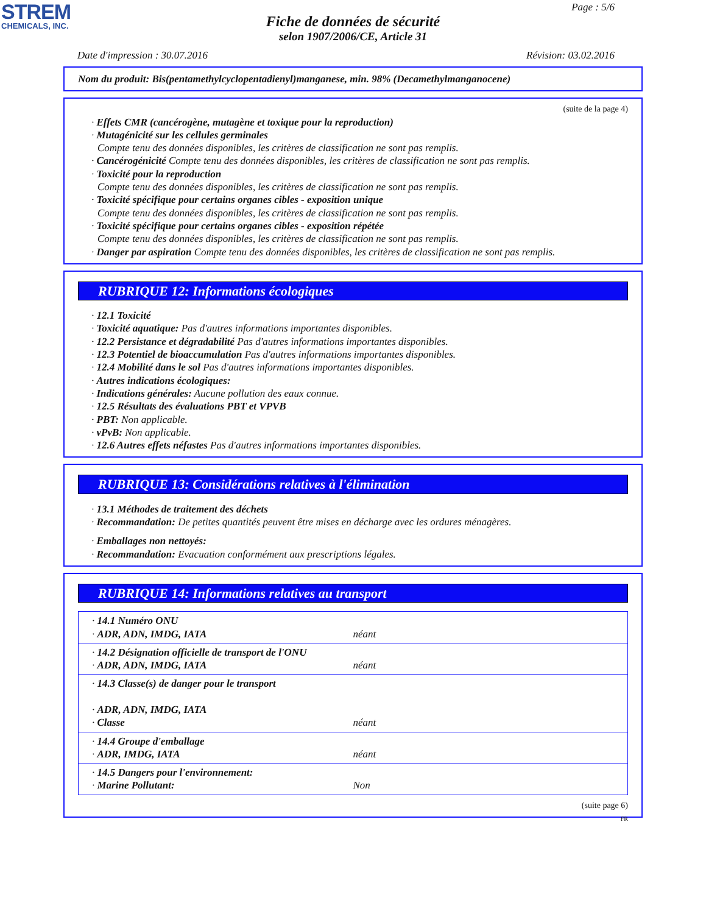STREM
CHEMICALS, INC.
Page : 5/6
Fiche de données de sécurité
selon 1907/2006/CE, Article 31
Date d'impression : 30.07.2016 Révision: 03.02.2016
Nom du produit: Bis(pentamethylcyclopentadienyl)manganese, min. 98% (Decamethylmanganocene)
(suite de la page 4)
· Effets CMR (cancérogène, mutagène et toxique pour la reproduction)
· Mutagénicité sur les cellules germinales
Compte tenu des données disponibles, les critères de classification ne sont pas remplis.
· Cancérogénicité Compte tenu des données disponibles, les critères de classification ne sont pas remplis.
· Toxicité pour la reproduction
Compte tenu des données disponibles, les critères de classification ne sont pas remplis.
· Toxicité spécifique pour certains organes cibles - exposition unique
Compte tenu des données disponibles, les critères de classification ne sont pas remplis.
· Toxicité spécifique pour certains organes cibles - exposition répétée
Compte tenu des données disponibles, les critères de classification ne sont pas remplis.
· Danger par aspiration Compte tenu des données disponibles, les critères de classification ne sont pas remplis.
RUBRIQUE 12: Informations écologiques
· 12.1 Toxicité
· Toxicité aquatique: Pas d'autres informations importantes disponibles.
· 12.2 Persistance et dégradabilité Pas d'autres informations importantes disponibles.
· 12.3 Potentiel de bioaccumulation Pas d'autres informations importantes disponibles.
· 12.4 Mobilité dans le sol Pas d'autres informations importantes disponibles.
· Autres indications écologiques:
· Indications générales: Aucune pollution des eaux connue.
· 12.5 Résultats des évaluations PBT et VPVB
· PBT: Non applicable.
· vPvB: Non applicable.
· 12.6 Autres effets néfastes Pas d'autres informations importantes disponibles.
RUBRIQUE 13: Considérations relatives à l'élimination
· 13.1 Méthodes de traitement des déchets
· Recommandation: De petites quantités peuvent être mises en décharge avec les ordures ménagères.
· Emballages non nettoyés:
· Recommandation: Evacuation conformément aux prescriptions légales.
RUBRIQUE 14: Informations relatives au transport
| · 14.1 Numéro ONU · ADR, ADN, IMDG, IATA | néant |
| · 14.2 Désignation officielle de transport de l'ONU · ADR, ADN, IMDG, IATA | néant |
| · 14.3 Classe(s) de danger pour le transport · ADR, ADN, IMDG, IATA · Classe | néant |
| · 14.4 Groupe d'emballage · ADR, IMDG, IATA | néant |
| · 14.5 Dangers pour l'environnement: · Marine Pollutant: | Non |
(suite page 6)
FR